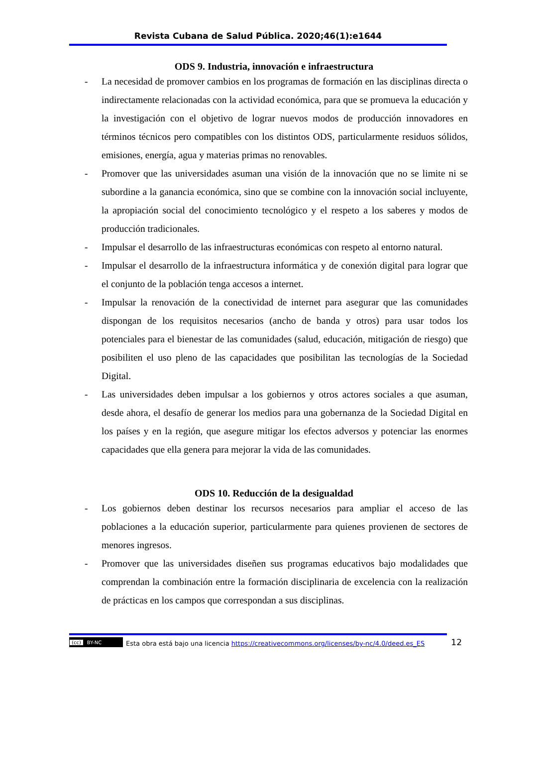Revista Cubana de Salud Pública. 2020;46(1):e1644
ODS 9. Industria, innovación e infraestructura
- La necesidad de promover cambios en los programas de formación en las disciplinas directa o indirectamente relacionadas con la actividad económica, para que se promueva la educación y la investigación con el objetivo de lograr nuevos modos de producción innovadores en términos técnicos pero compatibles con los distintos ODS, particularmente residuos sólidos, emisiones, energía, agua y materias primas no renovables.
- Promover que las universidades asuman una visión de la innovación que no se limite ni se subordine a la ganancia económica, sino que se combine con la innovación social incluyente, la apropiación social del conocimiento tecnológico y el respeto a los saberes y modos de producción tradicionales.
- Impulsar el desarrollo de las infraestructuras económicas con respeto al entorno natural.
- Impulsar el desarrollo de la infraestructura informática y de conexión digital para lograr que el conjunto de la población tenga accesos a internet.
- Impulsar la renovación de la conectividad de internet para asegurar que las comunidades dispongan de los requisitos necesarios (ancho de banda y otros) para usar todos los potenciales para el bienestar de las comunidades (salud, educación, mitigación de riesgo) que posibiliten el uso pleno de las capacidades que posibilitan las tecnologías de la Sociedad Digital.
- Las universidades deben impulsar a los gobiernos y otros actores sociales a que asuman, desde ahora, el desafío de generar los medios para una gobernanza de la Sociedad Digital en los países y en la región, que asegure mitigar los efectos adversos y potenciar las enormes capacidades que ella genera para mejorar la vida de las comunidades.
ODS 10. Reducción de la desigualdad
- Los gobiernos deben destinar los recursos necesarios para ampliar el acceso de las poblaciones a la educación superior, particularmente para quienes provienen de sectores de menores ingresos.
- Promover que las universidades diseñen sus programas educativos bajo modalidades que comprendan la combinación entre la formación disciplinaria de excelencia con la realización de prácticas en los campos que correspondan a sus disciplinas.
12
(cc) BY-NC
Esta obra está bajo una licencia https://creativecommons.org/licenses/by-nc/4.0/deed.es_ES